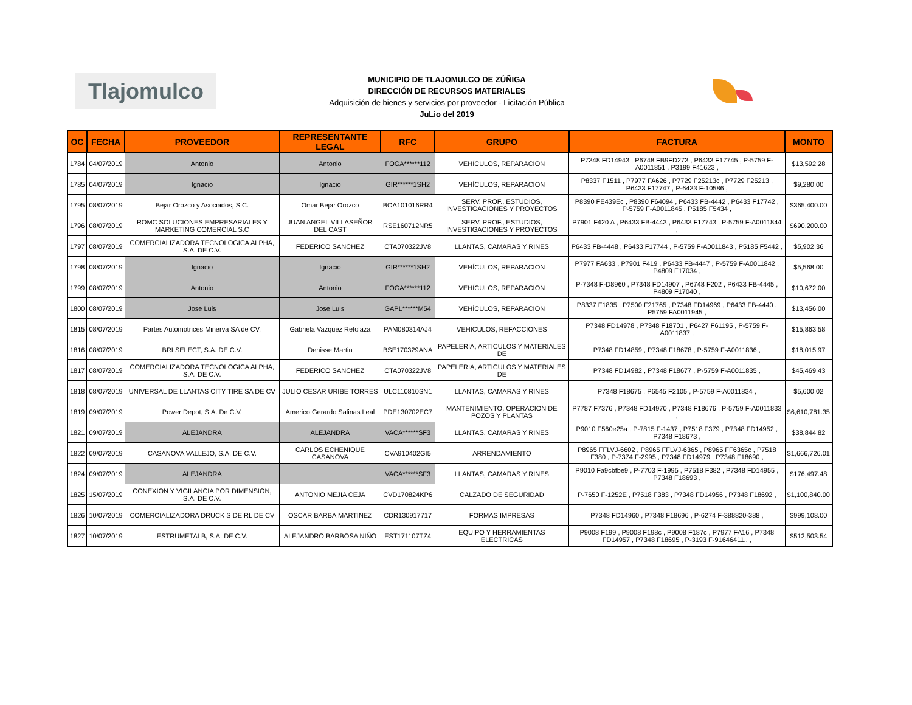Tlajomulco
MUNICIPIO DE TLAJOMULCO DE ZÚÑIGA
DIRECCIÓN DE RECURSOS MATERIALES
Adquisición de bienes y servicios por proveedor - Licitación Pública
JuLio del 2019
| OC | FECHA | PROVEEDOR | REPRESENTANTE LEGAL | RFC | GRUPO | FACTURA | MONTO |
| --- | --- | --- | --- | --- | --- | --- | --- |
| 1784 | 04/07/2019 | Antonio | Antonio | FOGA******112 | VEHÍCULOS, REPARACION | P7348 FD14943 , P6748 FB9FD273 , P6433 F17745 , P-5759 F-A0011851 , P3199 F41623 , | $13,592.28 |
| 1785 | 04/07/2019 | Ignacio | Ignacio | GIR******1SH2 | VEHÍCULOS, REPARACION | P8337 F1511 , P7977 FA626 , P7729 F25213c , P7729 F25213 , P6433 F17747 , P-6433 F-10586 , | $9,280.00 |
| 1795 | 08/07/2019 | Bejar Orozco y Asociados, S.C. | Omar Bejar Orozco | BOA101016RR4 | SERV. PROF., ESTUDIOS, INVESTIGACIONES Y PROYECTOS | P8390 FE439Ec , P8390 F64094 , P6433 FB-4442 , P6433 F17742 , P-5759 F-A0011845 , P5185 F5434 , | $365,400.00 |
| 1796 | 08/07/2019 | ROMC SOLUCIONES EMPRESARIALES Y MARKETING COMERCIAL S.C | JUAN ANGEL VILLASEÑOR DEL CAST | RSE160712NR5 | SERV. PROF., ESTUDIOS, INVESTIGACIONES Y PROYECTOS | P7901 F420 A , P6433 FB-4443 , P6433 F17743 , P-5759 F-A0011844 , | $690,200.00 |
| 1797 | 08/07/2019 | COMERCIALIZADORA TECNOLOGICA ALPHA, S.A. DE C.V. | FEDERICO SANCHEZ | CTA070322JV8 | LLANTAS, CAMARAS Y RINES | P6433 FB-4448 , P6433 F17744 , P-5759 F-A0011843 , P5185 F5442 , | $5,902.36 |
| 1798 | 08/07/2019 | Ignacio | Ignacio | GIR******1SH2 | VEHÍCULOS, REPARACION | P7977 FA633 , P7901 F419 , P6433 FB-4447 , P-5759 F-A0011842 , P4809 F17034 , | $5,568.00 |
| 1799 | 08/07/2019 | Antonio | Antonio | FOGA******112 | VEHÍCULOS, REPARACION | P-7348 F-D8960 , P7348 FD14907 , P6748 F202 , P6433 FB-4445 , P4809 F17040 , | $10,672.00 |
| 1800 | 08/07/2019 | Jose Luis | Jose Luis | GAPL******M54 | VEHÍCULOS, REPARACION | P8337 F1835 , P7500 F21765 , P7348 FD14969 , P6433 FB-4440 , P5759 FA0011945 , | $13,456.00 |
| 1815 | 08/07/2019 | Partes Automotrices Minerva SA de CV. | Gabriela Vazquez Retolaza | PAM080314AJ4 | VEHICULOS, REFACCIONES | P7348 FD14978 , P7348 F18701 , P6427 F61195 , P-5759 F-A0011837 , | $15,863.58 |
| 1816 | 08/07/2019 | BRI SELECT, S.A. DE C.V. | Denisse Martin | BSE170329ANA | PAPELERIA, ARTICULOS Y MATERIALES DE | P7348 FD14859 , P7348 F18678 , P-5759 F-A0011836 , | $18,015.97 |
| 1817 | 08/07/2019 | COMERCIALIZADORA TECNOLOGICA ALPHA, S.A. DE C.V. | FEDERICO SANCHEZ | CTA070322JV8 | PAPELERIA, ARTICULOS Y MATERIALES DE | P7348 FD14982 , P7348 F18677 , P-5759 F-A0011835 , | $45,469.43 |
| 1818 | 08/07/2019 | UNIVERSAL DE LLANTAS CITY TIRE SA DE CV | JULIO CESAR URIBE TORRES | ULC110810SN1 | LLANTAS, CAMARAS Y RINES | P7348 F18675 , P6545 F2105 , P-5759 F-A0011834 , | $5,600.02 |
| 1819 | 09/07/2019 | Power Depot, S.A. De C.V. | Americo Gerardo Salinas Leal | PDE130702EC7 | MANTENIMIENTO, OPERACION DE POZOS Y PLANTAS | P7787 F7376 , P7348 FD14970 , P7348 F18676 , P-5759 F-A0011833 , | $6,610,781.35 |
| 1821 | 09/07/2019 | ALEJANDRA | ALEJANDRA | VACA******SF3 | LLANTAS, CAMARAS Y RINES | P9010 F560e25a , P-7815 F-1437 , P7518 F379 , P7348 FD14952 , P7348 F18673 , | $38,844.82 |
| 1822 | 09/07/2019 | CASANOVA VALLEJO, S.A. DE C.V. | CARLOS ECHENIQUE CASANOVA | CVA910402GI5 | ARRENDAMIENTO | P8965 FFLVJ-6602 , P8965 FFLVJ-6365 , P8965 FF6365c , P7518 F380 , P-7374 F-2995 , P7348 FD14979 , P7348 F18690 , | $1,666,726.01 |
| 1824 | 09/07/2019 | ALEJANDRA | | VACA******SF3 | LLANTAS, CAMARAS Y RINES | P9010 Fa9cbfbe9 , P-7703 F-1995 , P7518 F382 , P7348 FD14955 , P7348 F18693 , | $176,497.48 |
| 1825 | 15/07/2019 | CONEXION Y VIGILANCIA POR DIMENSION, S.A. DE C.V. | ANTONIO MEJIA CEJA | CVD170824KP6 | CALZADO DE SEGURIDAD | P-7650 F-1252E , P7518 F383 , P7348 FD14956 , P7348 F18692 , | $1,100,840.00 |
| 1826 | 10/07/2019 | COMERCIALIZADORA DRUCK S DE RL DE CV | OSCAR BARBA MARTINEZ | CDR130917717 | FORMAS IMPRESAS | P7348 FD14960 , P7348 F18696 , P-6274 F-388820-388 , | $999,108.00 |
| 1827 | 10/07/2019 | ESTRUMETALB, S.A. DE C.V. | ALEJANDRO BARBOSA NIÑO | EST171107TZ4 | EQUIPO Y HERRAMIENTAS ELECTRICAS | P9008 F199 , P9008 F198c , P9008 F187c , P7977 FA16 , P7348 FD14957 , P7348 F18695 , P-3193 F-91646411.. , | $512,503.54 |